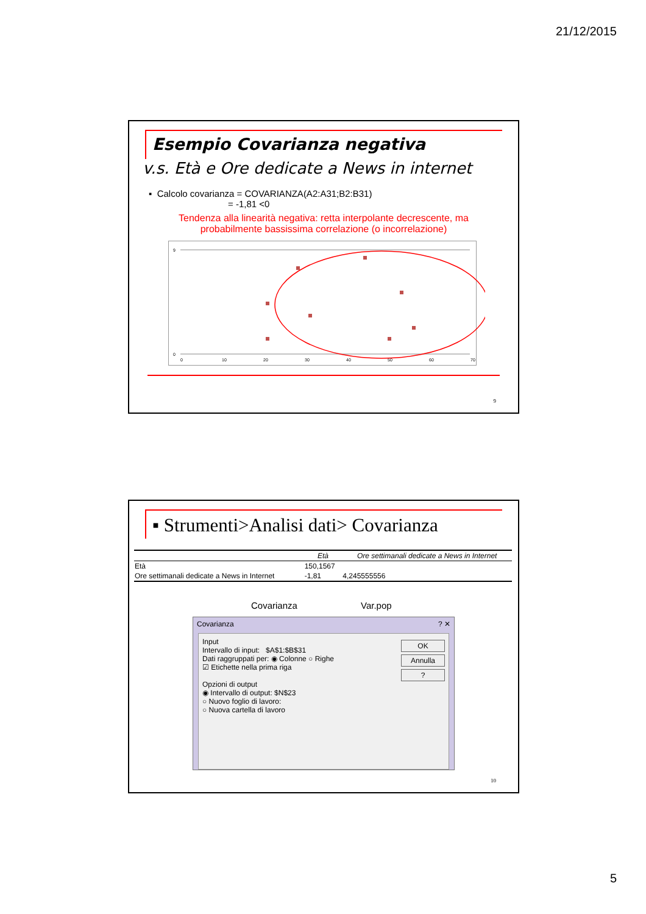21/12/2015
Esempio Covarianza negativa
v.s. Età e Ore dedicate a News in internet
▪ Calcolo covarianza = COVARIANZA(A2:A31;B2:B31)
= -1,81 <0
Tendenza alla linearità negativa: retta interpolante decrescente, ma
probabilmente bassissima correlazione (o incorrelazione)
9
0
0
10
20
30
40
50
60
70
9
▪ Strumenti>Analisi dati> Covarianza
| | Età | Ore settimanali dedicate a News in Internet |
| --- | --- | --- |
| Età | 150,1567 | |
| Ore settimanali dedicate a News in Internet | -1,81 | 4,245555556 |
Covarianza Var.pop
Covarianza ? ✕
Input
Intervallo di input: $A$1:$B$31
Dati raggruppati per: ◉ Colonne ○ Righe
☑ Etichette nella prima riga
Opzioni di output
◉ Intervallo di output: $N$23
○ Nuovo foglio di lavoro:
○ Nuova cartella di lavoro
OK
Annulla
?
10
5